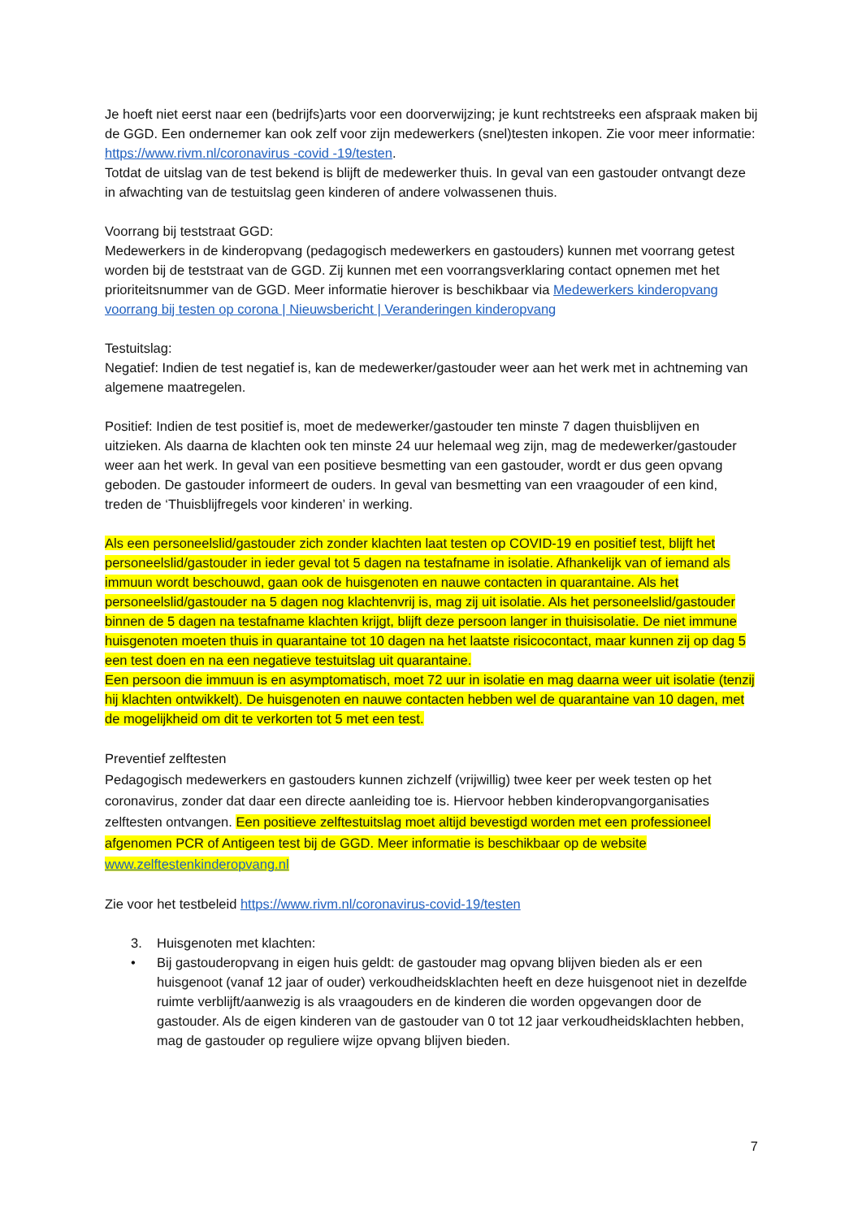Je hoeft niet eerst naar een (bedrijfs)arts voor een doorverwijzing; je kunt rechtstreeks een afspraak maken bij de GGD. Een ondernemer kan ook zelf voor zijn medewerkers (snel)testen inkopen. Zie voor meer informatie: https://www.rivm.nl/coronavirus -covid -19/testen.
Totdat de uitslag van de test bekend is blijft de medewerker thuis. In geval van een gastouder ontvangt deze in afwachting van de testuitslag geen kinderen of andere volwassenen thuis.
Voorrang bij teststraat GGD:
Medewerkers in de kinderopvang (pedagogisch medewerkers en gastouders) kunnen met voorrang getest worden bij de teststraat van de GGD. Zij kunnen met een voorrangsverklaring contact opnemen met het prioriteitsnummer van de GGD. Meer informatie hierover is beschikbaar via Medewerkers kinderopvang voorrang bij testen op corona | Nieuwsbericht | Veranderingen kinderopvang
Testuitslag:
Negatief: Indien de test negatief is, kan de medewerker/gastouder weer aan het werk met in achtneming van algemene maatregelen.
Positief: Indien de test positief is, moet de medewerker/gastouder ten minste 7 dagen thuisblijven en uitzieken. Als daarna de klachten ook ten minste 24 uur helemaal weg zijn, mag de medewerker/gastouder weer aan het werk. In geval van een positieve besmetting van een gastouder, wordt er dus geen opvang geboden. De gastouder informeert de ouders. In geval van besmetting van een vraagouder of een kind, treden de ‘Thuisblijfregels voor kinderen’ in werking.
Als een personeelslid/gastouder zich zonder klachten laat testen op COVID-19 en positief test, blijft het personeelslid/gastouder in ieder geval tot 5 dagen na testafname in isolatie. Afhankelijk van of iemand als immuun wordt beschouwd, gaan ook de huisgenoten en nauwe contacten in quarantaine. Als het personeelslid/gastouder na 5 dagen nog klachtenvrij is, mag zij uit isolatie. Als het personeelslid/gastouder binnen de 5 dagen na testafname klachten krijgt, blijft deze persoon langer in thuisisolatie. De niet immune huisgenoten moeten thuis in quarantaine tot 10 dagen na het laatste risicocontact, maar kunnen zij op dag 5 een test doen en na een negatieve testuitslag uit quarantaine.
Een persoon die immuun is en asymptomatisch, moet 72 uur in isolatie en mag daarna weer uit isolatie (tenzij hij klachten ontwikkelt). De huisgenoten en nauwe contacten hebben wel de quarantaine van 10 dagen, met de mogelijkheid om dit te verkorten tot 5 met een test.
Preventief zelftesten
Pedagogisch medewerkers en gastouders kunnen zichzelf (vrijwillig) twee keer per week testen op het coronavirus, zonder dat daar een directe aanleiding toe is. Hiervoor hebben kinderopvangorganisaties zelftesten ontvangen. Een positieve zelftestuitslag moet altijd bevestigd worden met een professioneel afgenomen PCR of Antigeen test bij de GGD. Meer informatie is beschikbaar op de website www.zelftestenkinderopvang.nl
Zie voor het testbeleid https://www.rivm.nl/coronavirus-covid-19/testen
3. Huisgenoten met klachten:
• Bij gastouderopvang in eigen huis geldt: de gastouder mag opvang blijven bieden als er een huisgenoot (vanaf 12 jaar of ouder) verkoudheidsklachten heeft en deze huisgenoot niet in dezelfde ruimte verblijft/aanwezig is als vraagouders en de kinderen die worden opgevangen door de gastouder. Als de eigen kinderen van de gastouder van 0 tot 12 jaar verkoudheidsklachten hebben, mag de gastouder op reguliere wijze opvang blijven bieden.
7